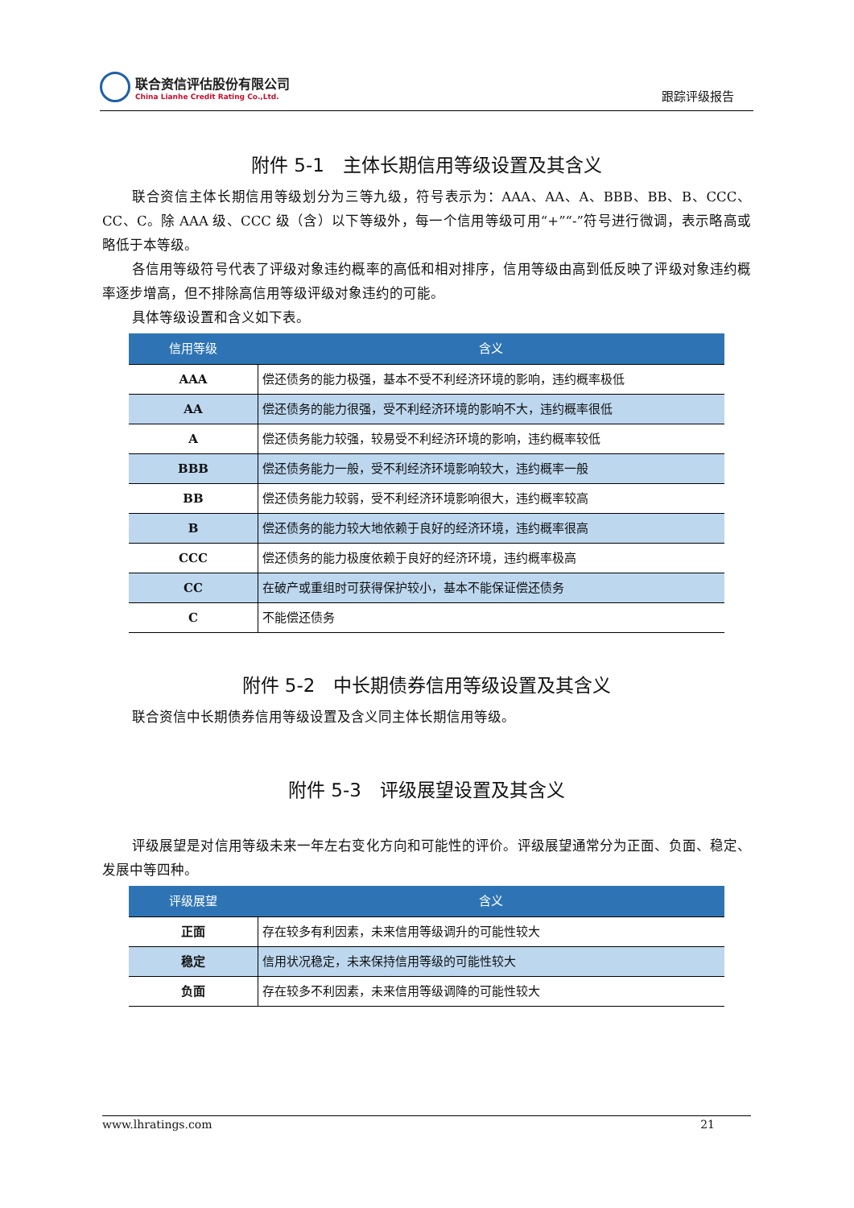联合资信评估股份有限公司
China Lianhe Credit Rating Co.,Ltd.
跟踪评级报告
附件 5-1　主体长期信用等级设置及其含义
联合资信主体长期信用等级划分为三等九级，符号表示为：AAA、AA、A、BBB、BB、B、CCC、CC、C。除 AAA 级、CCC 级（含）以下等级外，每一个信用等级可用“+”“-”符号进行微调，表示略高或略低于本等级。
各信用等级符号代表了评级对象违约概率的高低和相对排序，信用等级由高到低反映了评级对象违约概率逐步增高，但不排除高信用等级评级对象违约的可能。
具体等级设置和含义如下表。
| 信用等级 | 含义 |
| --- | --- |
| AAA | 偿还债务的能力极强，基本不受不利经济环境的影响，违约概率极低 |
| AA | 偿还债务的能力很强，受不利经济环境的影响不大，违约概率很低 |
| A | 偿还债务能力较强，较易受不利经济环境的影响，违约概率较低 |
| BBB | 偿还债务能力一般，受不利经济环境影响较大，违约概率一般 |
| BB | 偿还债务能力较弱，受不利经济环境影响很大，违约概率较高 |
| B | 偿还债务的能力较大地依赖于良好的经济环境，违约概率很高 |
| CCC | 偿还债务的能力极度依赖于良好的经济环境，违约概率极高 |
| CC | 在破产或重组时可获得保护较小，基本不能保证偿还债务 |
| C | 不能偿还债务 |
附件 5-2　中长期债券信用等级设置及其含义
联合资信中长期债券信用等级设置及含义同主体长期信用等级。
附件 5-3　评级展望设置及其含义
评级展望是对信用等级未来一年左右变化方向和可能性的评价。评级展望通常分为正面、负面、稳定、发展中等四种。
| 评级展望 | 含义 |
| --- | --- |
| 正面 | 存在较多有利因素，未来信用等级调升的可能性较大 |
| 稳定 | 信用状况稳定，未来保持信用等级的可能性较大 |
| 负面 | 存在较多不利因素，未来信用等级调降的可能性较大 |
www.lhratings.com 21